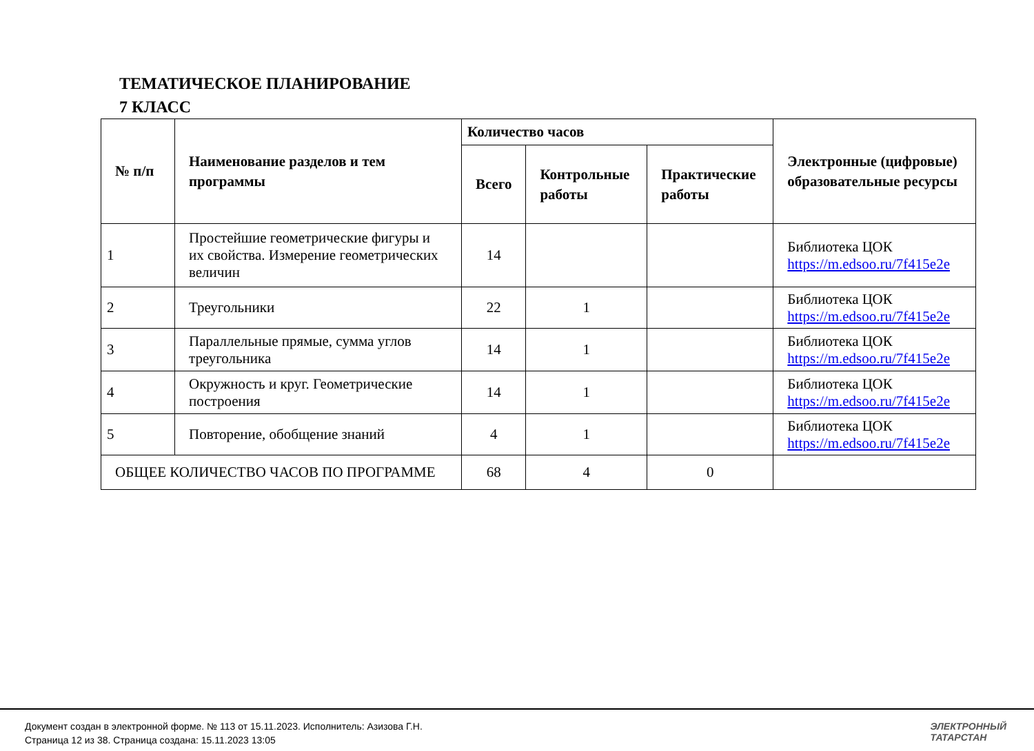ТЕМАТИЧЕСКОЕ ПЛАНИРОВАНИЕ
7 КЛАСС
| № п/п | Наименование разделов и тем программы | Количество часов | | | Электронные (цифровые) образовательные ресурсы |
| --- | --- | --- | --- | --- | --- |
| | | Всего | Контрольные работы | Практические работы | |
| 1 | Простейшие геометрические фигуры и их свойства. Измерение геометрических величин | 14 | | | Библиотека ЦОК https://m.edsoo.ru/7f415e2e |
| 2 | Треугольники | 22 | 1 | | Библиотека ЦОК https://m.edsoo.ru/7f415e2e |
| 3 | Параллельные прямые, сумма углов треугольника | 14 | 1 | | Библиотека ЦОК https://m.edsoo.ru/7f415e2e |
| 4 | Окружность и круг. Геометрические построения | 14 | 1 | | Библиотека ЦОК https://m.edsoo.ru/7f415e2e |
| 5 | Повторение, обобщение знаний | 4 | 1 | | Библиотека ЦОК https://m.edsoo.ru/7f415e2e |
| ОБЩЕЕ КОЛИЧЕСТВО ЧАСОВ ПО ПРОГРАММЕ | | 68 | 4 | 0 | |
Документ создан в электронной форме. № 113 от 15.11.2023. Исполнитель: Азизова Г.Н.
Страница 12 из 38. Страница создана: 15.11.2023 13:05
ЭЛЕКТРОННЫЙ
ТАТАРСТАН